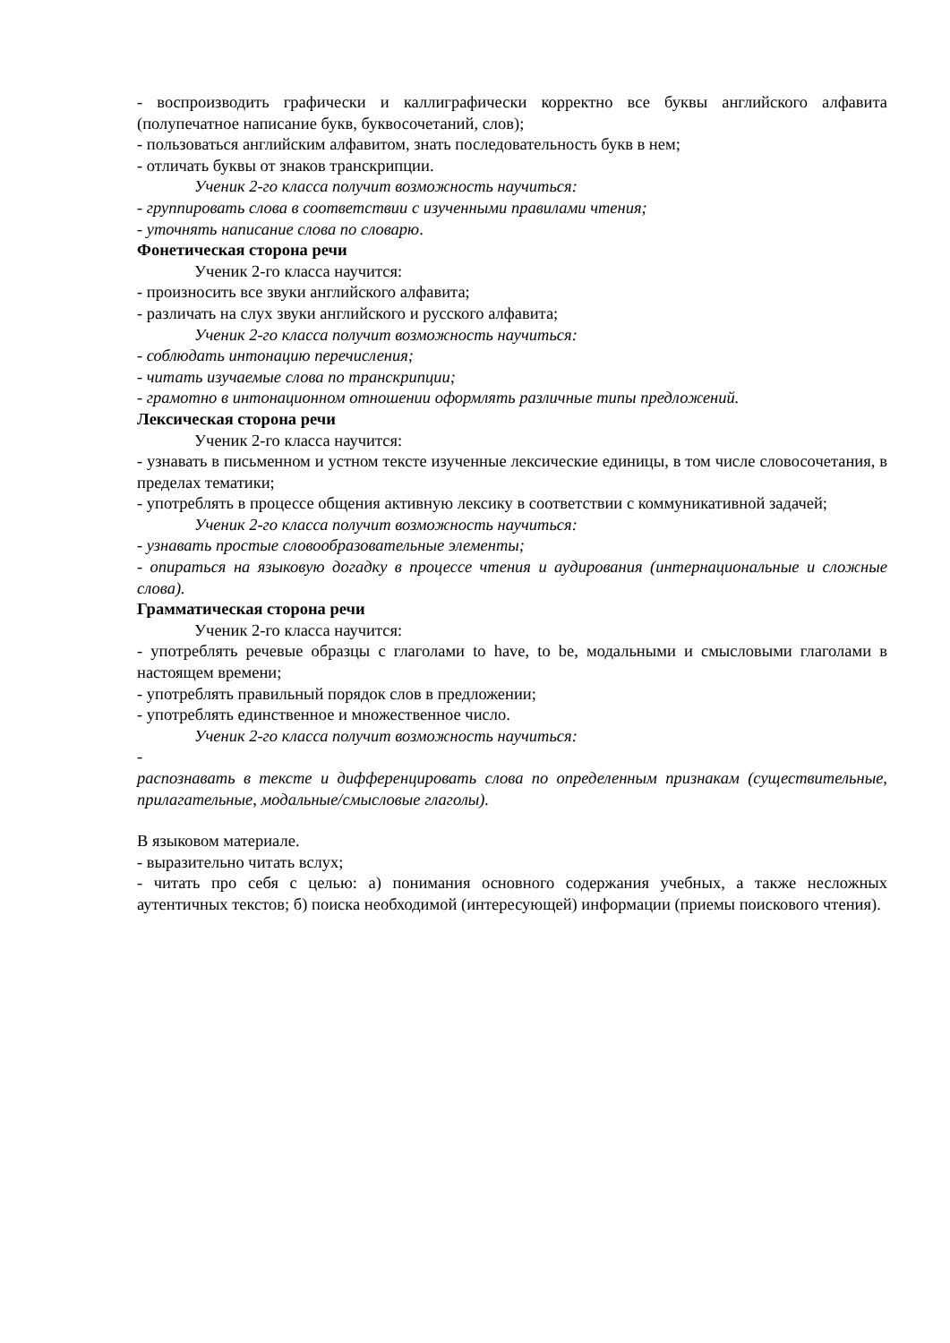- воспроизводить графически и каллиграфически корректно все буквы английского алфавита (полупечатное написание букв, буквосочетаний, слов);
- пользоваться английским алфавитом, знать последовательность букв в нем;
- отличать буквы от знаков транскрипции.
Ученик 2-го класса получит возможность научиться:
- группировать слова в соответствии с изученными правилами чтения;
- уточнять написание слова по словарю.
Фонетическая сторона речи
Ученик 2-го класса научится:
- произносить все звуки английского алфавита;
- различать на слух звуки английского и русского алфавита;
Ученик 2-го класса получит возможность научиться:
- соблюдать интонацию перечисления;
- читать изучаемые слова по транскрипции;
- грамотно в интонационном отношении оформлять различные типы предложений.
Лексическая сторона речи
Ученик 2-го класса научится:
- узнавать в письменном и устном тексте изученные лексические единицы, в том числе словосочетания, в пределах тематики;
- употреблять в процессе общения активную лексику в соответствии с коммуникативной задачей;
Ученик 2-го класса получит возможность научиться:
- узнавать простые словообразовательные элементы;
- опираться на языковую догадку в процессе чтения и аудирования (интернациональные и сложные слова).
Грамматическая сторона речи
Ученик 2-го класса научится:
- употреблять речевые образцы с глаголами to have, to be, модальными и смысловыми глаголами в настоящем времени;
- употреблять правильный порядок слов в предложении;
- употреблять единственное и множественное число.
Ученик 2-го класса получит возможность научиться:
-
распознавать в тексте и дифференцировать слова по определенным признакам (существительные, прилагательные, модальные/смысловые глаголы).
В языковом материале.
- выразительно читать вслух;
- читать про себя с целью: а) понимания основного содержания учебных, а также несложных аутентичных текстов; б) поиска необходимой (интересующей) информации (приемы поискового чтения).